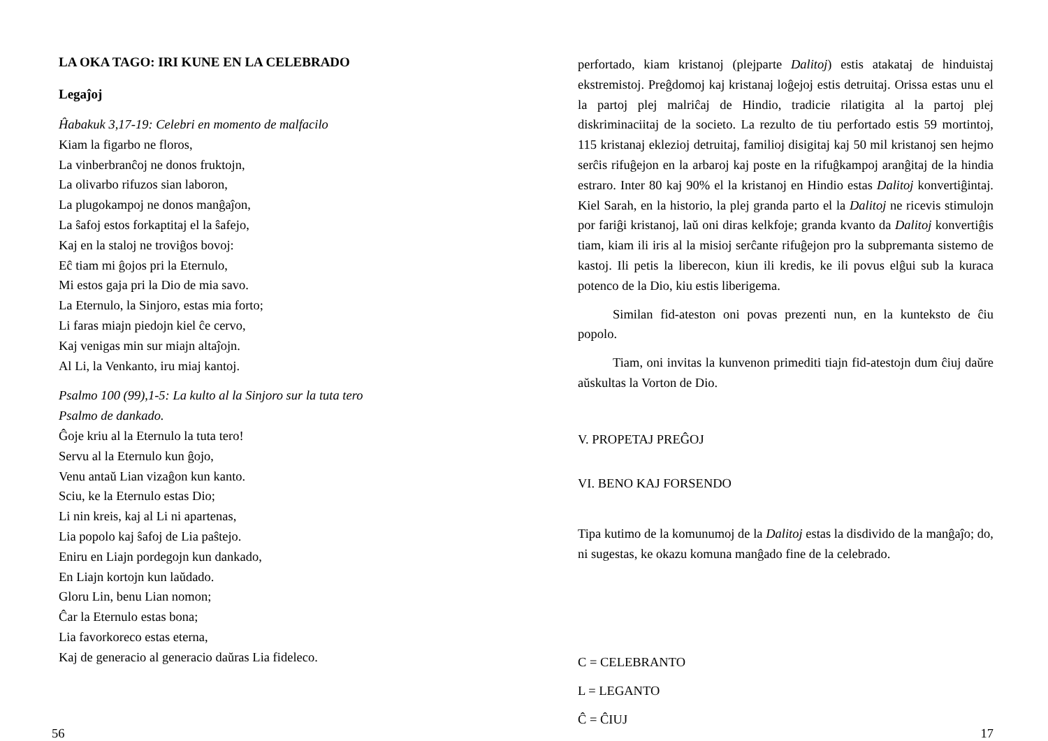LA OKA TAGO: IRI KUNE EN LA CELEBRADO
Legaĵoj
Ĥabakuk 3,17-19: Celebri en momento de malfacilo
Kiam la figarbo ne floros,
La vinberbranĉoj ne donos fruktojn,
La olivarbo rifuzos sian laboron,
La plugokampoj ne donos manĝaĵon,
La ŝafoj estos forkaptitaj el la ŝafejo,
Kaj en la staloj ne troviĝos bovoj:
Eĉ tiam mi ĝojos pri la Eternulo,
Mi estos gaja pri la Dio de mia savo.
La Eternulo, la Sinjoro, estas mia forto;
Li faras miajn piedojn kiel ĉe cervo,
Kaj venigas min sur miajn altaĵojn.
Al Li, la Venkanto, iru miaj kantoj.
Psalmo 100 (99),1-5: La kulto al la Sinjoro sur la tuta tero
Psalmo de dankado.
Ĝoje kriu al la Eternulo la tuta tero!
Servu al la Eternulo kun ĝojo,
Venu antaŭ Lian vizaĝon kun kanto.
Sciu, ke la Eternulo estas Dio;
Li nin kreis, kaj al Li ni apartenas,
Lia popolo kaj ŝafoj de Lia paŝtejo.
Eniru en Liajn pordegojn kun dankado,
En Liajn kortojn kun laŭdado.
Gloru Lin, benu Lian nomon;
Ĉar la Eternulo estas bona;
Lia favorkoreco estas eterna,
Kaj de generacio al generacio daŭras Lia fideleco.
56
perfortado, kiam kristanoj (plejparte Dalitoj) estis atakataj de hinduistaj ekstremistoj. Preĝdomoj kaj kristanaj loĝejoj estis detruitaj. Orissa estas unu el la partoj plej malriĉaj de Hindio, tradicie rilatigita al la partoj plej diskriminaciitaj de la societo. La rezulto de tiu perfortado estis 59 mortintoj, 115 kristanaj eklezioj detruitaj, familioj disigitaj kaj 50 mil kristanoj sen hejmo serĉis rifuĝejon en la arbaroj kaj poste en la rifuĝkampoj aranĝitaj de la hindia estraro. Inter 80 kaj 90% el la kristanoj en Hindio estas Dalitoj konvertiĝintaj. Kiel Sarah, en la historio, la plej granda parto el la Dalitoj ne ricevis stimulojn por fariĝi kristanoj, laŭ oni diras kelkfoje; granda kvanto da Dalitoj konvertiĝis tiam, kiam ili iris al la misioj serĉante rifuĝejon pro la subpremanta sistemo de kastoj. Ili petis la liberecon, kiun ili kredis, ke ili povus elĝui sub la kuraca potenco de la Dio, kiu estis liberigema.
Similan fid-ateston oni povas prezenti nun, en la kunteksto de ĉiu popolo.
Tiam, oni invitas la kunvenon primediti tiajn fid-atestojn dum ĉiuj daŭre aŭskultas la Vorton de Dio.
V. PROPETAJ PREĜOJ
VI. BENO KAJ FORSENDO
Tipa kutimo de la komunumoj de la Dalitoj estas la disdivido de la manĝaĵo; do, ni sugestas, ke okazu komuna manĝado fine de la celebrado.
C = CELEBRANTO
L = LEGANTO
Ĉ = ĈIUJ
17